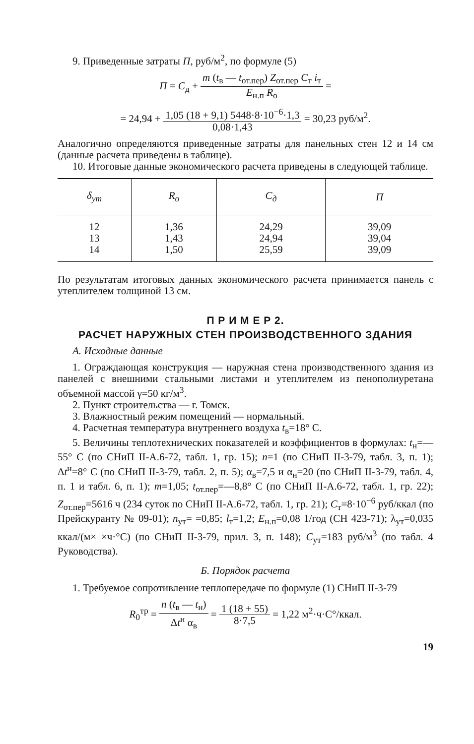9. Приведенные затраты П, руб/м<sup>2</sup>, по формуле (5)
П = С<sub>д</sub> + m (t<sub>в</sub> — t<sub>от.пер</sub>) Z<sub>от.пер</sub> С<sub>т</sub> i<sub>т</sub> Е<sub>н.п</sub> R<sub>о</sub> =
= 24,94 + 1,05 (18 + 9,1) 5448·8·10<sup>−6</sup>·1,3 0,08·1,43 = 30,23 руб/м<sup>2</sup>.
Аналогично определяются приведенные затраты для панельных стен 12 и 14 см (данные расчета приведены в таблице).
10. Итоговые данные экономического расчета приведены в следующей таблице.
| δ<sub>ут</sub> | R<sub>о</sub> | С<sub>д</sub> | П |
| --- | --- | --- | --- |
| 12 13 14 | 1,36 1,43 1,50 | 24,29 24,94 25,59 | 39,09 39,04 39,09 |
По результатам итоговых данных экономического расчета принимается панель с утеплителем толщиной 13 см.
П Р И М Е Р 2.
РАСЧЕТ НАРУЖНЫХ СТЕН ПРОИЗВОДСТВЕННОГО ЗДАНИЯ
А. Исходные данные
1. Ограждающая конструкция — наружная стена производственного здания из панелей с внешними стальными листами и утеплителем из пенополиуретана объемной массой γ=50 кг/м<sup>3</sup>.
2. Пункт строительства — г. Томск.
3. Влажностный режим помещений — нормальный.
4. Расчетная температура внутреннего воздуха t<sub>в</sub>=18° С.
5. Величины теплотехнических показателей и коэффициентов в формулах: t<sub>н</sub>=—55° С (по СНиП II-А.6-72, табл. 1, гр. 15); n=1 (по СНиП II-3-79, табл. 3, п. 1); Δt<sup>н</sup>=8° С (по СНиП II-3-79, табл. 2, п. 5); α<sub>в</sub>=7,5 и α<sub>н</sub>=20 (по СНиП II-3-79, табл. 4, п. 1 и табл. 6, п. 1); m=1,05; t<sub>от.пер</sub>=—8,8° С (по СНиП II-А.6-72, табл. 1, гр. 22); Z<sub>от.пер</sub>=5616 ч (234 суток по СНиП II-А.6-72, табл. 1, гр. 21); С<sub>т</sub>=8·10<sup>−6</sup> руб/ккал (по Прейскуранту № 09-01); n<sub>ут</sub>= =0,85; l<sub>т</sub>=1,2; Е<sub>н.п</sub>=0,08 1/год (СН 423-71); λ<sub>ут</sub>=0,035 ккал/(м× ×ч·°С) (по СНиП II-3-79, прил. 3, п. 148); С<sub>ут</sub>=183 руб/м<sup>3</sup> (по табл. 4 Руководства).
Б. Порядок расчета
1. Требуемое сопротивление теплопередаче по формуле (1) СНиП II-3-79
R<sub>0</sub><sup>тр</sup> = n (t<sub>в</sub> — t<sub>н</sub>) Δt<sup>н</sup> α<sub>в</sub> = 1 (18 + 55) 8·7,5 = 1,22 м<sup>2</sup>·ч·С°/ккал.
19